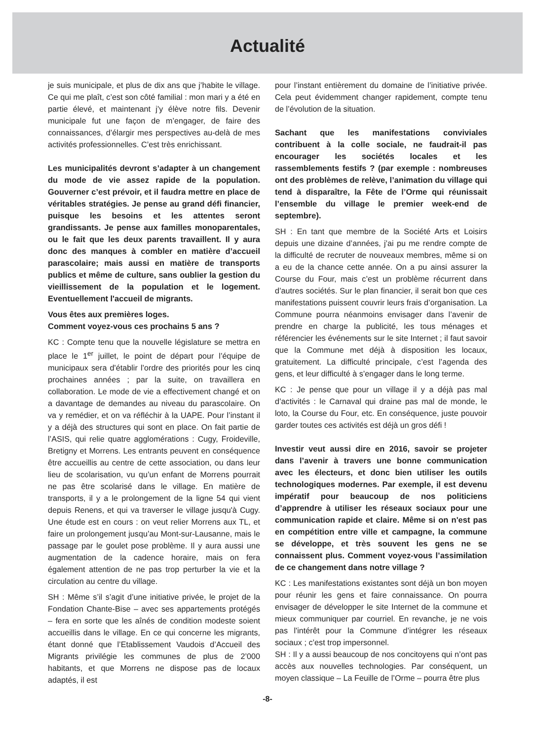Actualité
je suis municipale, et plus de dix ans que j’habite le village. Ce qui me plaît, c’est son côté familial : mon mari y a été en partie élevé, et maintenant j’y élève notre fils. Devenir municipale fut une façon de m’engager, de faire des connaissances, d’élargir mes perspectives au-delà de mes activités professionnelles. C’est très enrichissant.
Les municipalités devront s’adapter à un changement du mode de vie assez rapide de la population. Gouverner c’est prévoir, et il faudra mettre en place de véritables stratégies. Je pense au grand défi financier, puisque les besoins et les attentes seront grandissants. Je pense aux familles monoparentales, ou le fait que les deux parents travaillent. Il y aura donc des manques à combler en matière d’accueil parascolaire; mais aussi en matière de transports publics et même de culture, sans oublier la gestion du vieillissement de la population et le logement. Eventuellement l'accueil de migrants.
Vous êtes aux premières loges.
Comment voyez-vous ces prochains 5 ans ?
KC : Compte tenu que la nouvelle législature se mettra en place le 1<sup>er</sup> juillet, le point de départ pour l’équipe de municipaux sera d'établir l’ordre des priorités pour les cinq prochaines années ; par la suite, on travaillera en collaboration. Le mode de vie a effectivement changé et on a davantage de demandes au niveau du parascolaire. On va y remédier, et on va réfléchir à la UAPE. Pour l’instant il y a déjà des structures qui sont en place. On fait partie de l’ASIS, qui relie quatre agglomérations : Cugy, Froideville, Bretigny et Morrens. Les entrants peuvent en conséquence être accueillis au centre de cette association, ou dans leur lieu de scolarisation, vu qu’un enfant de Morrens pourrait ne pas être scolarisé dans le village. En matière de transports, il y a le prolongement de la ligne 54 qui vient depuis Renens, et qui va traverser le village jusqu'à Cugy. Une étude est en cours : on veut relier Morrens aux TL, et faire un prolongement jusqu’au Mont-sur-Lausanne, mais le passage par le goulet pose problème. Il y aura aussi une augmentation de la cadence horaire, mais on fera également attention de ne pas trop perturber la vie et la circulation au centre du village.
SH : Même s’il s’agit d’une initiative privée, le projet de la Fondation Chante-Bise – avec ses appartements protégés – fera en sorte que les aînés de condition modeste soient accueillis dans le village. En ce qui concerne les migrants, étant donné que l’Etablissement Vaudois d’Accueil des Migrants privilégie les communes de plus de 2’000 habitants, et que Morrens ne dispose pas de locaux adaptés, il est
pour l’instant entièrement du domaine de l’initiative privée. Cela peut évidemment changer rapidement, compte tenu de l’évolution de la situation.
Sachant que les manifestations conviviales contribuent à la colle sociale, ne faudrait-il pas encourager les sociétés locales et les rassemblements festifs ? (par exemple : nombreuses ont des problèmes de relève, l’animation du village qui tend à disparaître, la Fête de l’Orme qui réunissait l’ensemble du village le premier week-end de septembre).
SH : En tant que membre de la Société Arts et Loisirs depuis une dizaine d’années, j’ai pu me rendre compte de la difficulté de recruter de nouveaux membres, même si on a eu de la chance cette année. On a pu ainsi assurer la Course du Four, mais c’est un problème récurrent dans d’autres sociétés. Sur le plan financier, il serait bon que ces manifestations puissent couvrir leurs frais d’organisation. La Commune pourra néanmoins envisager dans l’avenir de prendre en charge la publicité, les tous ménages et référencier les événements sur le site Internet ; il faut savoir que la Commune met déjà à disposition les locaux, gratuitement. La difficulté principale, c’est l’agenda des gens, et leur difficulté à s’engager dans le long terme.
KC : Je pense que pour un village il y a déjà pas mal d’activités : le Carnaval qui draine pas mal de monde, le loto, la Course du Four, etc. En conséquence, juste pouvoir garder toutes ces activités est déjà un gros défi !
Investir veut aussi dire en 2016, savoir se projeter dans l’avenir à travers une bonne communication avec les électeurs, et donc bien utiliser les outils technologiques modernes. Par exemple, il est devenu impératif pour beaucoup de nos politiciens d’apprendre à utiliser les réseaux sociaux pour une communication rapide et claire. Même si on n'est pas en compétition entre ville et campagne, la commune se développe, et très souvent les gens ne se connaissent plus. Comment voyez-vous l’assimilation de ce changement dans notre village ?
KC : Les manifestations existantes sont déjà un bon moyen pour réunir les gens et faire connaissance. On pourra envisager de développer le site Internet de la commune et mieux communiquer par courriel. En revanche, je ne vois pas l'intérêt pour la Commune d’intégrer les réseaux sociaux ; c’est trop impersonnel.
SH : Il y a aussi beaucoup de nos concitoyens qui n’ont pas accès aux nouvelles technologies. Par conséquent, un moyen classique – La Feuille de l’Orme – pourra être plus
-8-